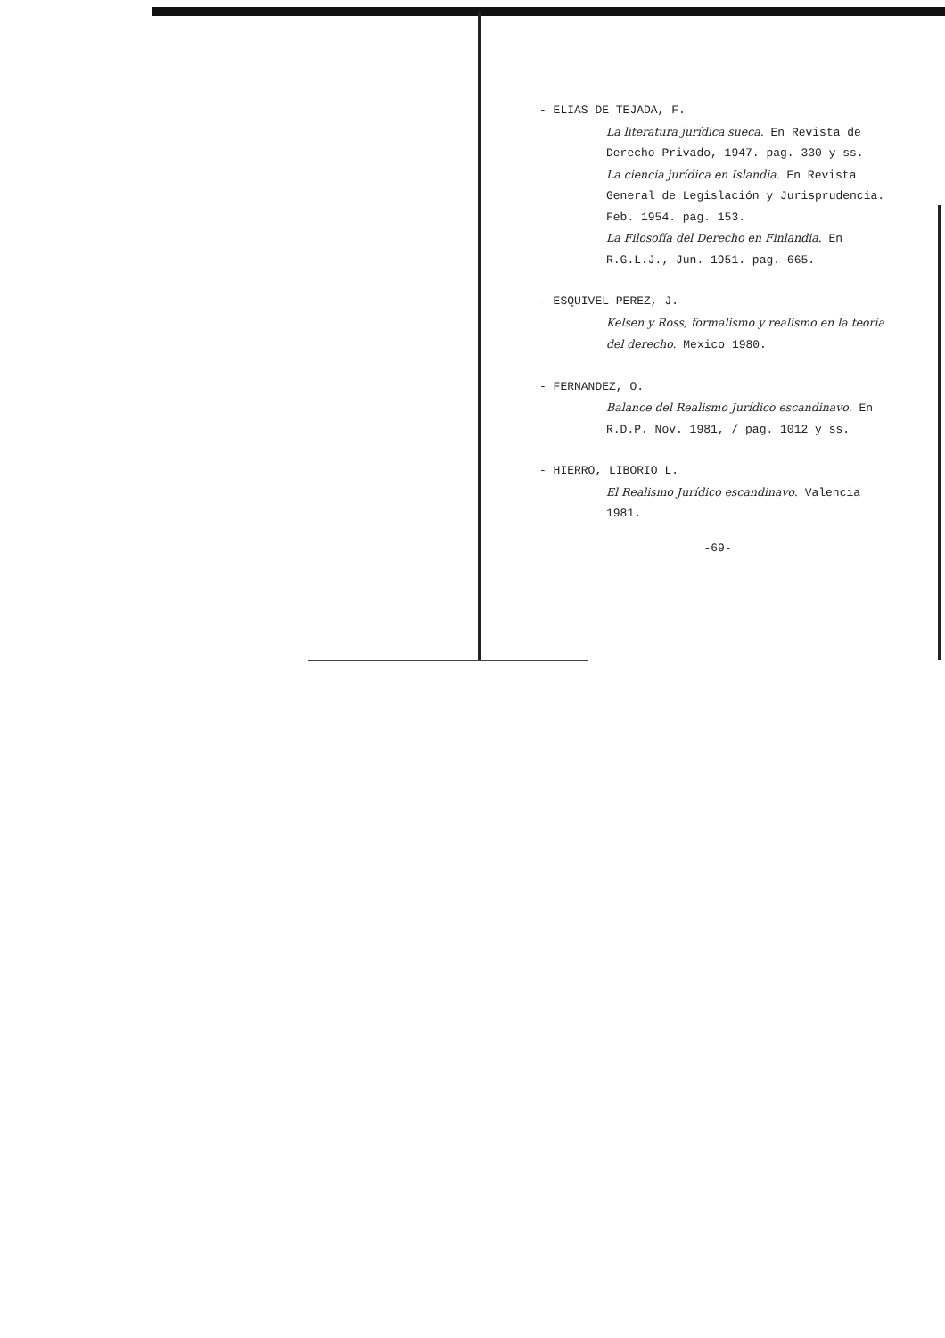- ELIAS DE TEJADA, F.
La literatura jurídica sueca. En Revista de Derecho Privado, 1947. pag. 330 y ss.
La ciencia jurídica en Islandia. En Revista General de Legislación y Jurisprudencia. Feb. 1954. pag. 153.
La Filosofía del Derecho en Finlandia. En R.G.L.J., Jun. 1951. pag. 665.
- ESQUIVEL PEREZ, J.
Kelsen y Ross, formalismo y realismo en la teoría del derecho. Mexico 1980.
- FERNANDEZ, O.
Balance del Realismo Jurídico escandinavo. En R.D.P. Nov. 1981, / pag. 1012 y ss.
- HIERRO, LIBORIO L.
El Realismo Jurídico escandinavo. Valencia 1981.
-69-